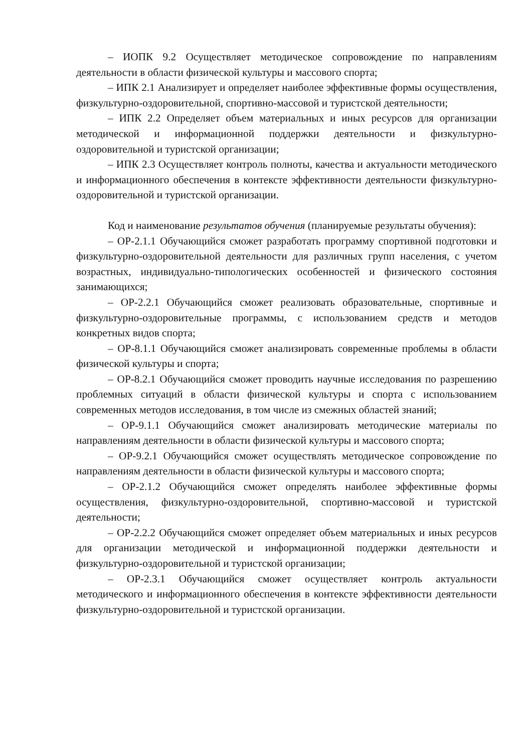– ИОПК 9.2 Осуществляет методическое сопровождение по направлениям деятельности в области физической культуры и массового спорта;
– ИПК 2.1 Анализирует и определяет наиболее эффективные формы осуществления, физкультурно-оздоровительной, спортивно-массовой и туристской деятельности;
– ИПК 2.2 Определяет объем материальных и иных ресурсов для организации методической и информационной поддержки деятельности и физкультурно-оздоровительной и туристской организации;
– ИПК 2.3 Осуществляет контроль полноты, качества и актуальности методического и информационного обеспечения в контексте эффективности деятельности физкультурно-оздоровительной и туристской организации.
Код и наименование результатов обучения (планируемые результаты обучения):
– ОР-2.1.1 Обучающийся сможет разработать программу спортивной подготовки и физкультурно-оздоровительной деятельности для различных групп населения, с учетом возрастных, индивидуально-типологических особенностей и физического состояния занимающихся;
– ОР-2.2.1 Обучающийся сможет реализовать образовательные, спортивные и физкультурно-оздоровительные программы, с использованием средств и методов конкретных видов спорта;
– ОР-8.1.1 Обучающийся сможет анализировать современные проблемы в области физической культуры и спорта;
– ОР-8.2.1 Обучающийся сможет проводить научные исследования по разрешению проблемных ситуаций в области физической культуры и спорта с использованием современных методов исследования, в том числе из смежных областей знаний;
– ОР-9.1.1 Обучающийся сможет анализировать методические материалы по направлениям деятельности в области физической культуры и массового спорта;
– ОР-9.2.1 Обучающийся сможет осуществлять методическое сопровождение по направлениям деятельности в области физической культуры и массового спорта;
– ОР-2.1.2 Обучающийся сможет определять наиболее эффективные формы осуществления, физкультурно-оздоровительной, спортивно-массовой и туристской деятельности;
– ОР-2.2.2 Обучающийся сможет определяет объем материальных и иных ресурсов для организации методической и информационной поддержки деятельности и физкультурно-оздоровительной и туристской организации;
– ОР-2.3.1 Обучающийся сможет осуществляет контроль актуальности методического и информационного обеспечения в контексте эффективности деятельности физкультурно-оздоровительной и туристской организации.